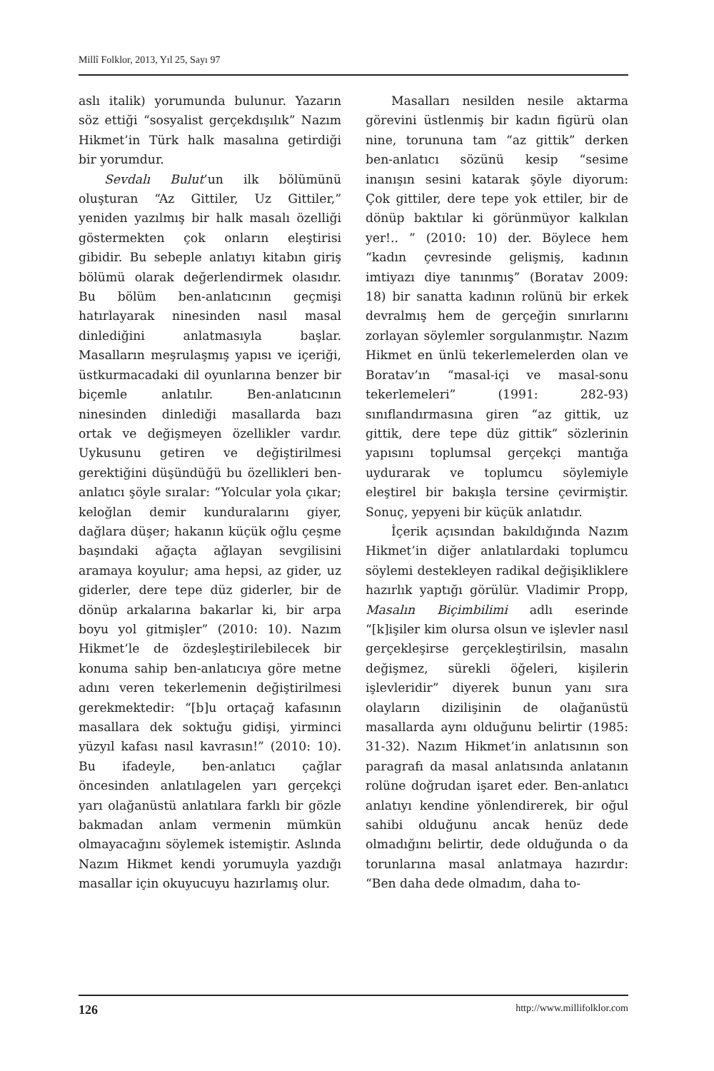Millî Folklor, 2013, Yıl 25, Sayı 97
aslı italik) yorumunda bulunur. Yazarın söz ettiği “sosyalist gerçekdışılık” Nazım Hikmet’in Türk halk masalına getirdiği bir yorumdur.
Sevdalı Bulut’un ilk bölümünü oluşturan “Az Gittiler, Uz Gittiler,” yeniden yazılmış bir halk masalı özelliği göstermekten çok onların eleştirisi gibidir. Bu sebeple anlatıyı kitabın giriş bölümü olarak değerlendirmek olasıdır. Bu bölüm ben-anlatıcının geçmişi hatırlayarak ninesinden nasıl masal dinlediğini anlatmasıyla başlar. Masalların meşrulaşmış yapısı ve içeriği, üstkurmacadaki dil oyunlarına benzer bir biçemle anlatılır. Ben-anlatıcının ninesinden dinlediği masallarda bazı ortak ve değişmeyen özellikler vardır. Uykusunu getiren ve değiştirilmesi gerektiğini düşündüğü bu özellikleri ben-anlatıcı şöyle sıralar: “Yolcular yola çıkar; keloğlan demir kunduralarını giyer, dağlara düşer; hakanın küçük oğlu çeşme başındaki ağaçta ağlayan sevgilisini aramaya koyulur; ama hepsi, az gider, uz giderler, dere tepe düz giderler, bir de dönüp arkalarına bakarlar ki, bir arpa boyu yol gitmişler” (2010: 10). Nazım Hikmet’le de özdeşleştirilebilecek bir konuma sahip ben-anlatıcıya göre metne adını veren tekerlemenin değiştirilmesi gerekmektedir: “[b]u ortaçağ kafasının masallara dek soktuğu gidişi, yirminci yüzyıl kafası nasıl kavrasın!” (2010: 10). Bu ifadeyle, ben-anlatıcı çağlar öncesinden anlatılagelen yarı gerçekçi yarı olağanüstü anlatılara farklı bir gözle bakmadan anlam vermenin mümkün olmayacağını söylemek istemiştir. Aslında Nazım Hikmet kendi yorumuyla yazdığı masallar için okuyucuyu hazırlamış olur.
Masalları nesilden nesile aktarma görevini üstlenmiş bir kadın figürü olan nine, torununa tam “az gittik” derken ben-anlatıcı sözünü kesip “sesime inanışın sesini katarak şöyle diyorum: Çok gittiler, dere tepe yok ettiler, bir de dönüp baktılar ki görünmüyor kalkılan yer!.. ” (2010: 10) der. Böylece hem “kadın çevresinde gelişmiş, kadının imtiyazı diye tanınmış” (Boratav 2009: 18) bir sanatta kadının rolünü bir erkek devralmış hem de gerçeğin sınırlarını zorlayan söylemler sorgulanmıştır. Nazım Hikmet en ünlü tekerlemelerden olan ve Boratav’ın “masal-içi ve masal-sonu tekerlemeleri” (1991: 282-93) sınıflandırmasına giren “az gittik, uz gittik, dere tepe düz gittik” sözlerinin yapısını toplumsal gerçekçi mantığa uydurarak ve toplumcu söylemiyle eleştirel bir bakışla tersine çevirmiştir. Sonuç, yepyeni bir küçük anlatıdır.
İçerik açısından bakıldığında Nazım Hikmet’in diğer anlatılardaki toplumcu söylemi destekleyen radikal değişikliklere hazırlık yaptığı görülür. Vladimir Propp, Masalın Biçimbilimi adlı eserinde “[k]işiler kim olursa olsun ve işlevler nasıl gerçekleşirse gerçekleştirilsin, masalın değişmez, sürekli öğeleri, kişilerin işlevleridir” diyerek bunun yanı sıra olayların dizilişinin de olağanüstü masallarda aynı olduğunu belirtir (1985: 31-32). Nazım Hikmet’in anlatısının son paragrafı da masal anlatısında anlatanın rolüne doğrudan işaret eder. Ben-anlatıcı anlatıyı kendine yönlendirerek, bir oğul sahibi olduğunu ancak henüz dede olmadığını belirtir, dede olduğunda o da torunlarına masal anlatmaya hazırdır: “Ben daha dede olmadım, daha to-
126 http://www.millifolklor.com